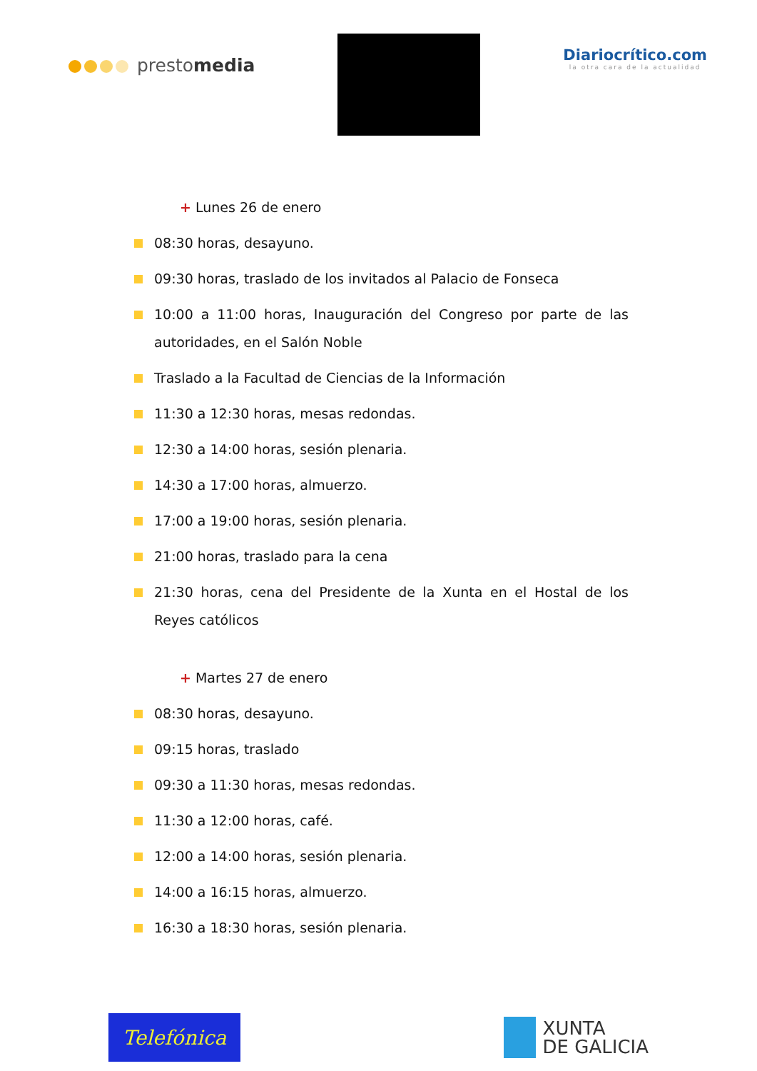prestomedia
Diariocrítico.com
la otra cara de la actualidad
+ Lunes 26 de enero
08:30 horas, desayuno.
09:30 horas, traslado de los invitados al Palacio de Fonseca
10:00 a 11:00 horas, Inauguración del Congreso por parte de las autoridades, en el Salón Noble
Traslado a la Facultad de Ciencias de la Información
11:30 a 12:30 horas, mesas redondas.
12:30 a 14:00 horas, sesión plenaria.
14:30 a 17:00 horas, almuerzo.
17:00 a 19:00 horas, sesión plenaria.
21:00 horas, traslado para la cena
21:30 horas, cena del Presidente de la Xunta en el Hostal de los Reyes católicos
+ Martes 27 de enero
08:30 horas, desayuno.
09:15 horas, traslado
09:30 a 11:30 horas, mesas redondas.
11:30 a 12:00 horas, café.
12:00 a 14:00 horas, sesión plenaria.
14:00 a 16:15 horas, almuerzo.
16:30 a 18:30 horas, sesión plenaria.
Telefónica
XUNTA
DE GALICIA